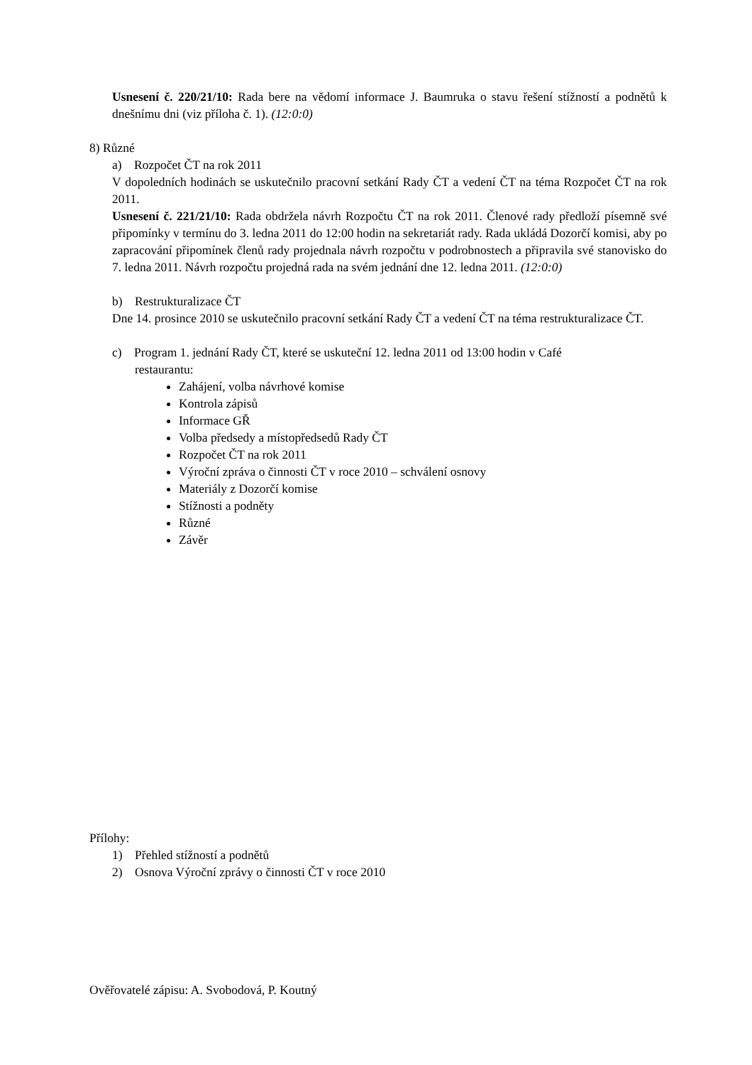Usnesení č. 220/21/10: Rada bere na vědomí informace J. Baumruka o stavu řešení stížností a podnětů k dnešnímu dni (viz příloha č. 1). (12:0:0)
8) Různé
a) Rozpočet ČT na rok 2011
V dopoledních hodinách se uskutečnilo pracovní setkání Rady ČT a vedení ČT na téma Rozpočet ČT na rok 2011.
Usnesení č. 221/21/10: Rada obdržela návrh Rozpočtu ČT na rok 2011. Členové rady předloží písemně své připomínky v termínu do 3. ledna 2011 do 12:00 hodin na sekretariát rady. Rada ukládá Dozorčí komisi, aby po zapracování připomínek členů rady projednala návrh rozpočtu v podrobnostech a připravila své stanovisko do 7. ledna 2011. Návrh rozpočtu projedná rada na svém jednání dne 12. ledna 2011. (12:0:0)
b) Restrukturalizace ČT
Dne 14. prosince 2010 se uskutečnilo pracovní setkání Rady ČT a vedení ČT na téma restrukturalizace ČT.
c) Program 1. jednání Rady ČT, které se uskuteční 12. ledna 2011 od 13:00 hodin v Café
restaurantu:
Zahájení, volba návrhové komise
Kontrola zápisů
Informace GŘ
Volba předsedy a místopředsedů Rady ČT
Rozpočet ČT na rok 2011
Výroční zpráva o činnosti ČT v roce 2010 – schválení osnovy
Materiály z Dozorčí komise
Stížnosti a podněty
Různé
Závěr
Přílohy:
1) Přehled stížností a podnětů
2) Osnova Výroční zprávy o činnosti ČT v roce 2010
Ověřovatelé zápisu: A. Svobodová, P. Koutný